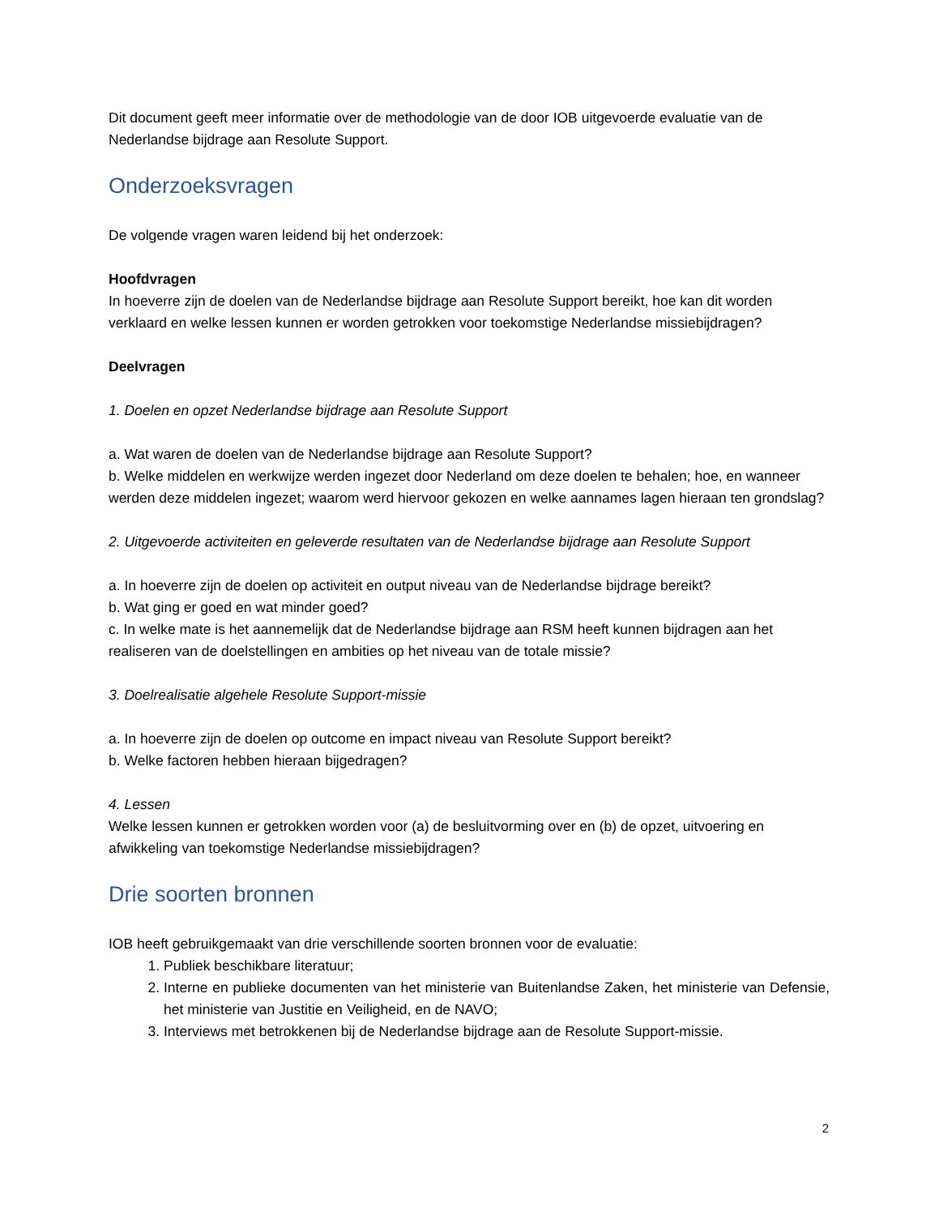Dit document geeft meer informatie over de methodologie van de door IOB uitgevoerde evaluatie van de Nederlandse bijdrage aan Resolute Support.
Onderzoeksvragen
De volgende vragen waren leidend bij het onderzoek:
Hoofdvragen
In hoeverre zijn de doelen van de Nederlandse bijdrage aan Resolute Support bereikt, hoe kan dit worden verklaard en welke lessen kunnen er worden getrokken voor toekomstige Nederlandse missiebijdragen?
Deelvragen
1. Doelen en opzet Nederlandse bijdrage aan Resolute Support
a. Wat waren de doelen van de Nederlandse bijdrage aan Resolute Support?
b. Welke middelen en werkwijze werden ingezet door Nederland om deze doelen te behalen; hoe, en wanneer werden deze middelen ingezet; waarom werd hiervoor gekozen en welke aannames lagen hieraan ten grondslag?
2. Uitgevoerde activiteiten en geleverde resultaten van de Nederlandse bijdrage aan Resolute Support
a. In hoeverre zijn de doelen op activiteit en output niveau van de Nederlandse bijdrage bereikt?
b. Wat ging er goed en wat minder goed?
c. In welke mate is het aannemelijk dat de Nederlandse bijdrage aan RSM heeft kunnen bijdragen aan het realiseren van de doelstellingen en ambities op het niveau van de totale missie?
3. Doelrealisatie algehele Resolute Support-missie
a. In hoeverre zijn de doelen op outcome en impact niveau van Resolute Support bereikt?
b. Welke factoren hebben hieraan bijgedragen?
4. Lessen
Welke lessen kunnen er getrokken worden voor (a) de besluitvorming over en (b) de opzet, uitvoering en afwikkeling van toekomstige Nederlandse missiebijdragen?
Drie soorten bronnen
IOB heeft gebruikgemaakt van drie verschillende soorten bronnen voor de evaluatie:
1. Publiek beschikbare literatuur;
2. Interne en publieke documenten van het ministerie van Buitenlandse Zaken, het ministerie van Defensie, het ministerie van Justitie en Veiligheid, en de NAVO;
3. Interviews met betrokkenen bij de Nederlandse bijdrage aan de Resolute Support-missie.
2